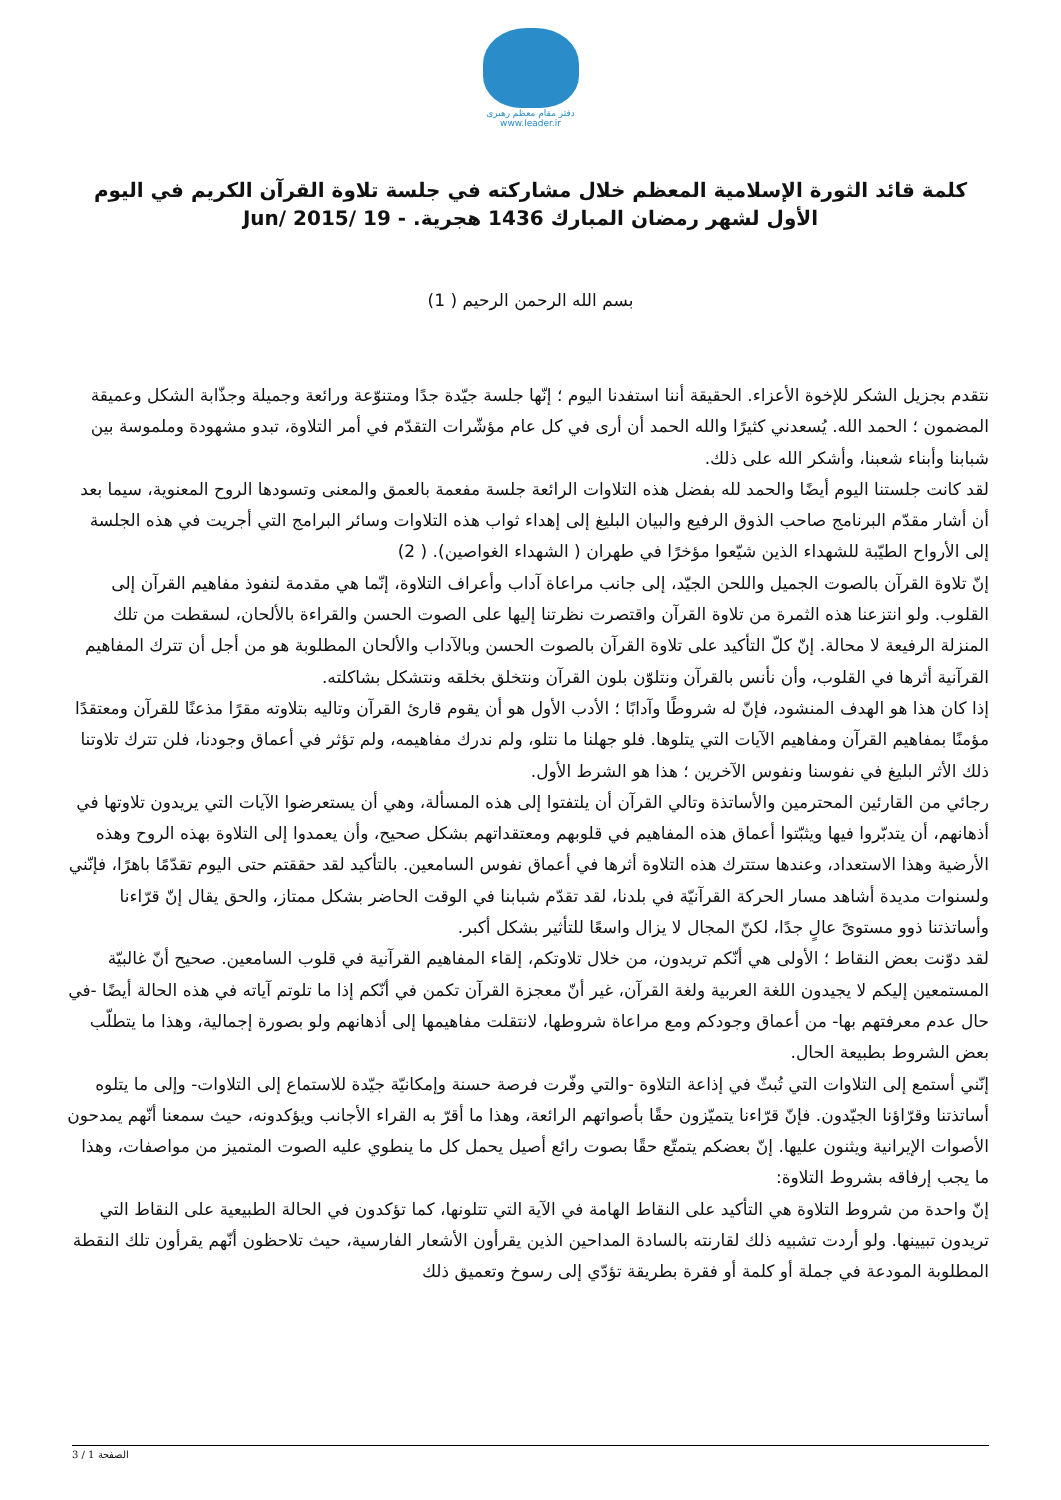دفتر مقام معظم رهبری
www.leader.ir
كلمة قائد الثورة الإسلامية المعظم خلال مشاركته في جلسة تلاوة القرآن الكريم في اليوم الأول لشهر رمضان المبارك 1436 هجرية. - 19 /Jun/ 2015
بسم الله الرحمن الرحيم ( 1)
نتقدم بجزيل الشكر للإخوة الأعزاء. الحقيقة أننا استفدنا اليوم ؛ إنّها جلسة جيّدة جدًا ومتنوّعة ورائعة وجميلة وجذّابة الشكل وعميقة المضمون ؛ الحمد الله. يُسعدني كثيرًا والله الحمد أن أرى في كل عام مؤشّرات التقدّم في أمر التلاوة، تبدو مشهودة وملموسة بين شبابنا وأبناء شعبنا، وأشكر الله على ذلك.
لقد كانت جلستنا اليوم أيضًا والحمد لله بفضل هذه التلاوات الرائعة جلسة مفعمة بالعمق والمعنى وتسودها الروح المعنوية، سيما بعد أن أشار مقدّم البرنامج صاحب الذوق الرفيع والبيان البليغ إلى إهداء ثواب هذه التلاوات وسائر البرامج التي أجريت في هذه الجلسة إلى الأرواح الطيّبة للشهداء الذين شيّعوا مؤخرًا في طهران ( الشهداء الغواصين). ( 2)
إنّ تلاوة القرآن بالصوت الجميل واللحن الجيّد، إلى جانب مراعاة آداب وأعراف التلاوة، إنّما هي مقدمة لنفوذ مفاهيم القرآن إلى القلوب. ولو انتزعنا هذه الثمرة من تلاوة القرآن واقتصرت نظرتنا إليها على الصوت الحسن والقراءة بالألحان، لسقطت من تلك المنزلة الرفيعة لا محالة. إنّ كلّ التأكيد على تلاوة القرآن بالصوت الحسن وبالآداب والألحان المطلوبة هو من أجل أن تترك المفاهيم القرآنية أثرها في القلوب، وأن نأنس بالقرآن ونتلوّن بلون القرآن ونتخلق بخلقه ونتشكل بشاكلته.
إذا كان هذا هو الهدف المنشود، فإنّ له شروطًا وآدابًا ؛ الأدب الأول هو أن يقوم قارئ القرآن وتاليه بتلاوته مقرًا مذعنًا للقرآن ومعتقدًا مؤمنًا بمفاهيم القرآن ومفاهيم الآيات التي يتلوها. فلو جهلنا ما نتلو، ولم ندرك مفاهيمه، ولم تؤثر في أعماق وجودنا، فلن تترك تلاوتنا ذلك الأثر البليغ في نفوسنا ونفوس الآخرين ؛ هذا هو الشرط الأول.
رجائي من القارئين المحترمين والأساتذة وتالي القرآن أن يلتفتوا إلى هذه المسألة، وهي أن يستعرضوا الآيات التي يريدون تلاوتها في أذهانهم، أن يتدبّروا فيها ويثبّتوا أعماق هذه المفاهيم في قلوبهم ومعتقداتهم بشكل صحيح، وأن يعمدوا إلى التلاوة بهذه الروح وهذه الأرضية وهذا الاستعداد، وعندها ستترك هذه التلاوة أثرها في أعماق نفوس السامعين. بالتأكيد لقد حققتم حتى اليوم تقدّمًا باهرًا، فإنّني ولسنوات مديدة أشاهد مسار الحركة القرآنيّة في بلدنا، لقد تقدّم شبابنا في الوقت الحاضر بشكل ممتاز، والحق يقال إنّ قرّاءنا وأساتذتنا ذوو مستوىً عالٍ جدًا، لكنّ المجال لا يزال واسعًا للتأثير بشكل أكبر.
لقد دوّنت بعض النقاط ؛ الأولى هي أنّكم تريدون، من خلال تلاوتكم، إلقاء المفاهيم القرآنية في قلوب السامعين. صحيح أنّ غالبيّة المستمعين إليكم لا يجيدون اللغة العربية ولغة القرآن، غير أنّ معجزة القرآن تكمن في أنّكم إذا ما تلوتم آياته في هذه الحالة أيضًا -في حال عدم معرفتهم بها- من أعماق وجودكم ومع مراعاة شروطها، لانتقلت مفاهيمها إلى أذهانهم ولو بصورة إجمالية، وهذا ما يتطلّب بعض الشروط بطبيعة الحال.
إنّني أستمع إلى التلاوات التي تُبثّ في إذاعة التلاوة -والتي وفّرت فرصة حسنة وإمكانيّة جيّدة للاستماع إلى التلاوات- وإلى ما يتلوه أساتذتنا وقرّاؤنا الجيّدون. فإنّ قرّاءنا يتميّزون حقًا بأصواتهم الرائعة، وهذا ما أقرّ به القراء الأجانب ويؤكدونه، حيث سمعنا أنّهم يمدحون الأصوات الإيرانية ويثنون عليها. إنّ بعضكم يتمتّع حقًا بصوت رائع أصيل يحمل كل ما ينطوي عليه الصوت المتميز من مواصفات، وهذا ما يجب إرفاقه بشروط التلاوة:
إنّ واحدة من شروط التلاوة هي التأكيد على النقاط الهامة في الآية التي تتلونها، كما تؤكدون في الحالة الطبيعية على النقاط التي تريدون تبيينها. ولو أردت تشبيه ذلك لقارنته بالسادة المداحين الذين يقرأون الأشعار الفارسية، حيث تلاحظون أنّهم يقرأون تلك النقطة المطلوبة المودعة في جملة أو كلمة أو فقرة بطريقة تؤدّي إلى رسوخ وتعميق ذلك
الصفحة 1 / 3